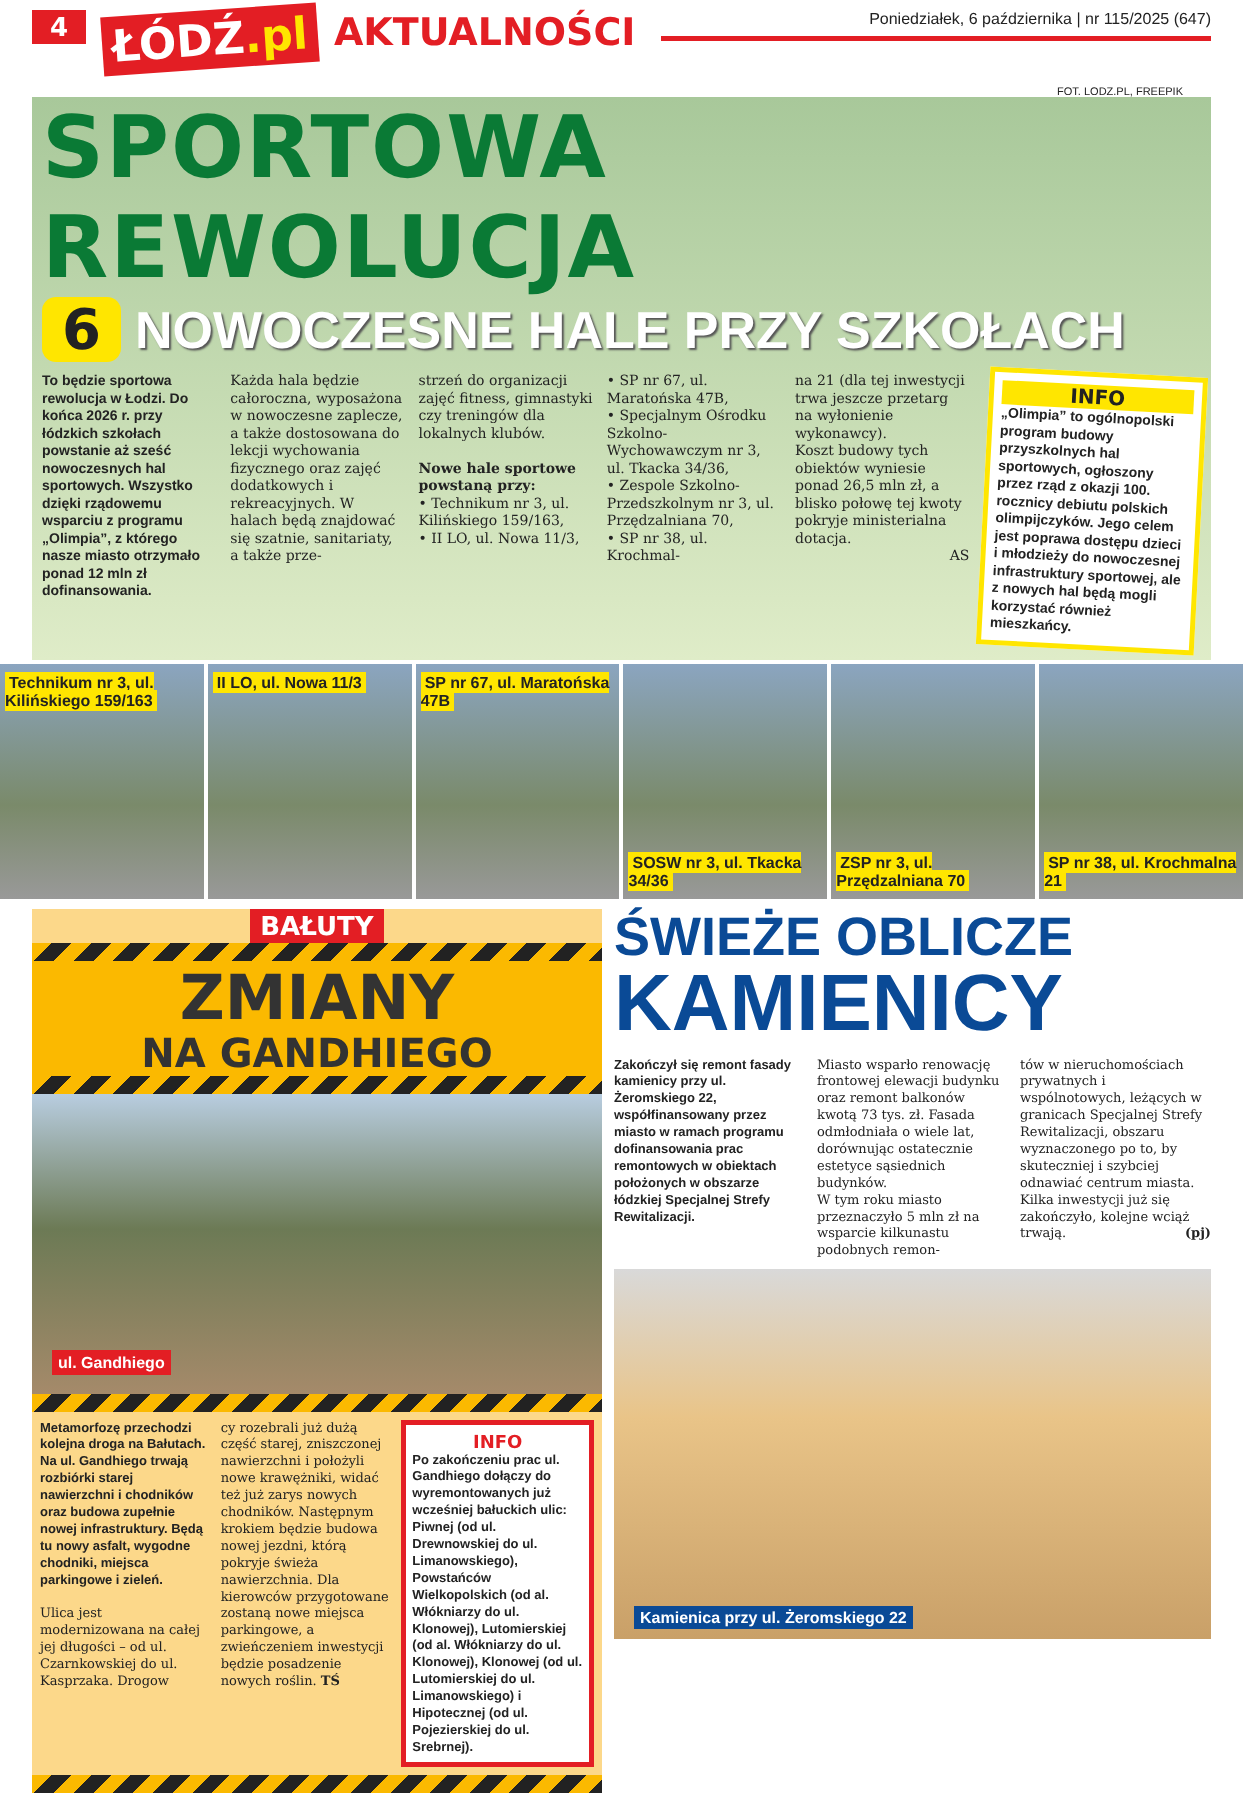4
ŁÓDŹ.pl
AKTUALNOŚCI
Poniedziałek, 6 października | nr 115/2025 (647)
FOT. LODZ.PL, FREEPIK
SPORTOWA REWOLUCJA
6 NOWOCZESNE HALE PRZY SZKOŁACH
To będzie sportowa rewolucja w Łodzi. Do końca 2026 r. przy łódzkich szkołach powstanie aż sześć nowoczesnych hal sportowych. Wszystko dzięki rządowemu wsparciu z programu „Olimpia”, z którego nasze miasto otrzymało ponad 12 mln zł dofinansowania.
Każda hala będzie całoroczna, wyposażona w nowoczesne zaplecze, a także dostosowana do lekcji wychowania fizycznego oraz zajęć dodatkowych i rekreacyjnych. W halach będą znajdować się szatnie, sanitariaty, a także prze-
strzeń do organizacji zajęć fitness, gimnastyki czy treningów dla lokalnych klubów.
Nowe hale sportowe powstaną przy:
• Technikum nr 3, ul. Kilińskiego 159/163,
• II LO, ul. Nowa 11/3,
• SP nr 67, ul. Maratońska 47B,
• Specjalnym Ośrodku Szkolno-Wychowawczym nr 3, ul. Tkacka 34/36,
• Zespole Szkolno-Przedszkolnym nr 3, ul. Przędzalniana 70,
• SP nr 38, ul. Krochmal-
na 21 (dla tej inwestycji trwa jeszcze przetarg na wyłonienie wykonawcy).
Koszt budowy tych obiektów wyniesie ponad 26,5 mln zł, a blisko połowę tej kwoty pokryje ministerialna dotacja.
AS
INFO
„Olimpia” to ogólnopolski program budowy przyszkolnych hal sportowych, ogłoszony przez rząd z okazji 100. rocznicy debiutu polskich olimpijczyków. Jego celem jest poprawa dostępu dzieci i młodzieży do nowoczesnej infrastruktury sportowej, ale z nowych hal będą mogli korzystać również mieszkańcy.
Technikum nr 3, ul. Kilińskiego 159/163
II LO, ul. Nowa 11/3 SP nr 67, ul. Maratońska 47B
SOSW nr 3, ul. Tkacka 34/36 ZSP nr 3, ul. Przędzalniana 70 SP nr 38, ul. Krochmalna 21
BAŁUTY
ZMIANY
NA GANDHIEGO
ul. Gandhiego
Metamorfozę przechodzi kolejna droga na Bałutach. Na ul. Gandhiego trwają rozbiórki starej nawierzchni i chodników oraz budowa zupełnie nowej infrastruktury. Będą tu nowy asfalt, wygodne chodniki, miejsca parkingowe i zieleń.
Ulica jest modernizowana na całej jej długości – od ul. Czarnkowskiej do ul. Kasprzaka. Drogow
cy rozebrali już dużą część starej, zniszczonej nawierzchni i położyli nowe krawężniki, widać też już zarys nowych chodników. Następnym krokiem będzie budowa nowej jezdni, którą pokryje świeża nawierzchnia. Dla kierowców przygotowane zostaną nowe miejsca parkingowe, a zwieńczeniem inwestycji będzie posadzenie nowych roślin. TŚ
INFO
Po zakończeniu prac ul. Gandhiego dołączy do wyremontowanych już wcześniej bałuckich ulic: Piwnej (od ul. Drewnowskiej do ul. Limanowskiego), Powstańców Wielkopolskich (od al. Włókniarzy do ul. Klonowej), Lutomierskiej (od al. Włókniarzy do ul. Klonowej), Klonowej (od ul. Lutomierskiej do ul. Limanowskiego) i Hipotecznej (od ul. Pojezierskiej do ul. Srebrnej).
ŚWIEŻE OBLICZE
KAMIENICY
Zakończył się remont fasady kamienicy przy ul. Żeromskiego 22, współfinansowany przez miasto w ramach programu dofinansowania prac remontowych w obiektach położonych w obszarze łódzkiej Specjalnej Strefy Rewitalizacji.
Miasto wsparło renowację frontowej elewacji budynku oraz remont balkonów kwotą 73 tys. zł. Fasada odmłodniała o wiele lat, dorównując ostatecznie estetyce sąsiednich budynków.
W tym roku miasto przeznaczyło 5 mln zł na wsparcie kilkunastu podobnych remon-
tów w nieruchomościach prywatnych i wspólnotowych, leżących w granicach Specjalnej Strefy Rewitalizacji, obszaru wyznaczonego po to, by skuteczniej i szybciej odnawiać centrum miasta. Kilka inwestycji już się zakończyło, kolejne wciąż trwają. (pj)
Kamienica przy ul. Żeromskiego 22